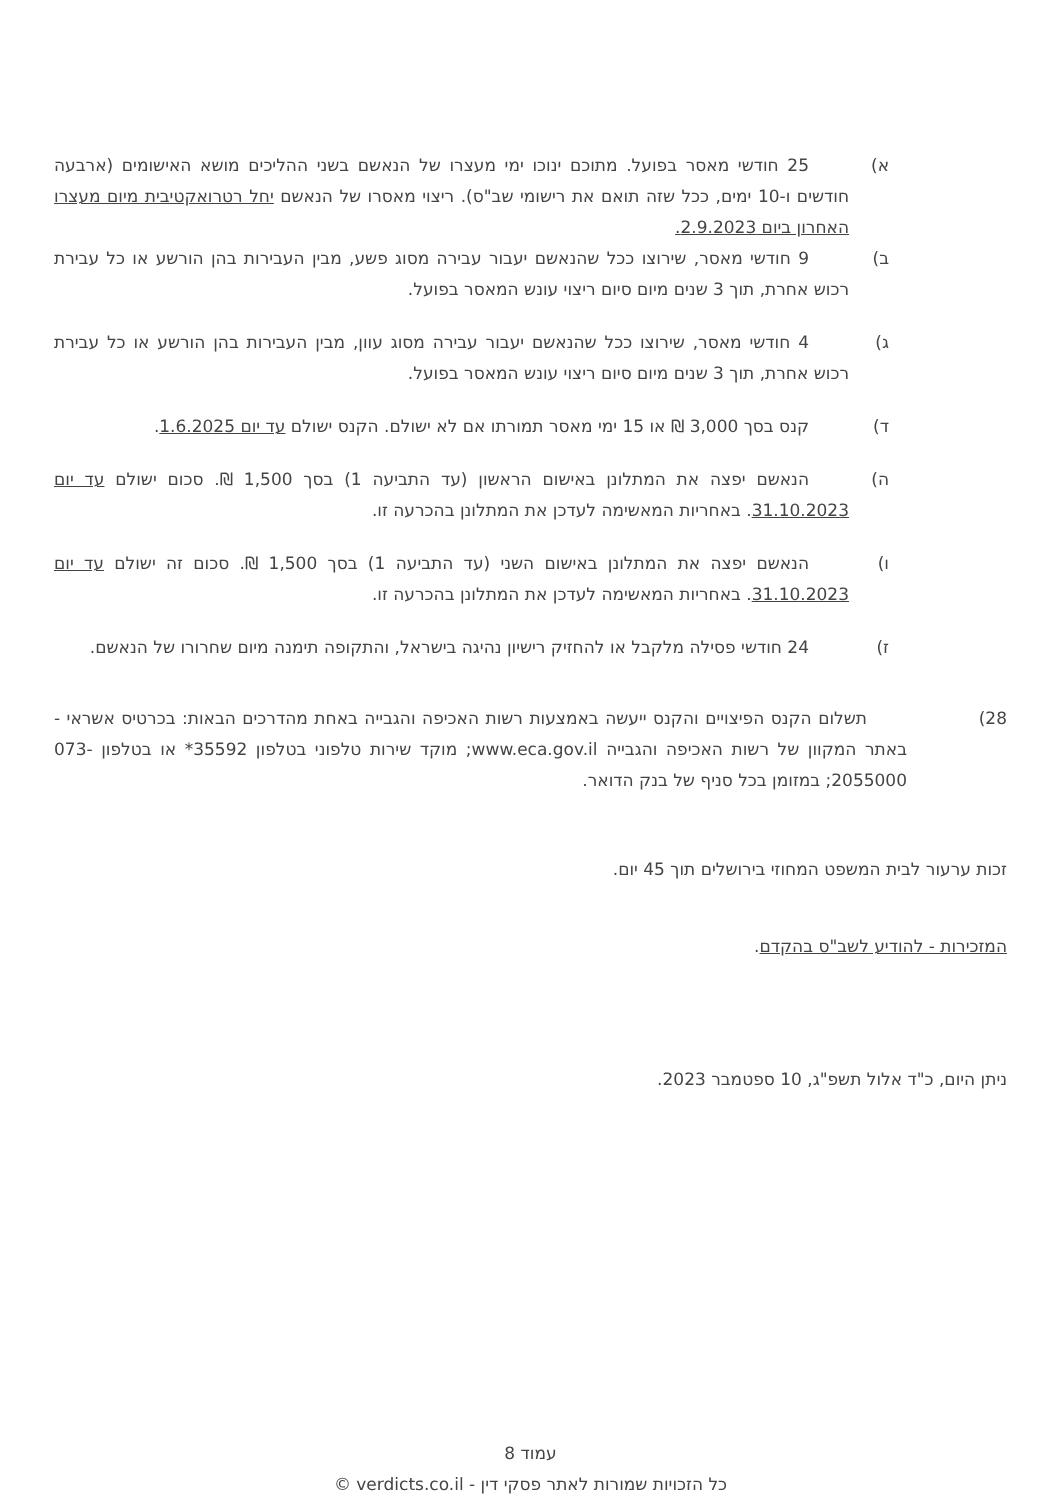א) 25 חודשי מאסר בפועל. מתוכם ינוכו ימי מעצרו של הנאשם בשני ההליכים מושא האישומים (ארבעה חודשים ו-10 ימים, ככל שזה תואם את רישומי שב"ס). ריצוי מאסרו של הנאשם יחל רטרואקטיבית מיום מעצרו האחרון ביום 2.9.2023.
ב) 9 חודשי מאסר, שירוצו ככל שהנאשם יעבור עבירה מסוג פשע, מבין העבירות בהן הורשע או כל עבירת רכוש אחרת, תוך 3 שנים מיום סיום ריצוי עונש המאסר בפועל.
ג) 4 חודשי מאסר, שירוצו ככל שהנאשם יעבור עבירה מסוג עוון, מבין העבירות בהן הורשע או כל עבירת רכוש אחרת, תוך 3 שנים מיום סיום ריצוי עונש המאסר בפועל.
ד) קנס בסך 3,000 ₪ או 15 ימי מאסר תמורתו אם לא ישולם. הקנס ישולם עד יום 1.6.2025.
ה) הנאשם יפצה את המתלונן באישום הראשון (עד התביעה 1) בסך 1,500 ₪. סכום ישולם עד יום 31.10.2023. באחריות המאשימה לעדכן את המתלונן בהכרעה זו.
ו) הנאשם יפצה את המתלונן באישום השני (עד התביעה 1) בסך 1,500 ₪. סכום זה ישולם עד יום 31.10.2023. באחריות המאשימה לעדכן את המתלונן בהכרעה זו.
ז) 24 חודשי פסילה מלקבל או להחזיק רישיון נהיגה בישראל, והתקופה תימנה מיום שחרורו של הנאשם.
28) תשלום הקנס הפיצויים והקנס ייעשה באמצעות רשות האכיפה והגבייה באחת מהדרכים הבאות: בכרטיס אשראי - באתר המקוון של רשות האכיפה והגבייה www.eca.gov.il; מוקד שירות טלפוני בטלפון 35592* או בטלפון 073-2055000; במזומן בכל סניף של בנק הדואר.
זכות ערעור לבית המשפט המחוזי בירושלים תוך 45 יום.
המזכירות - להודיע לשב"ס בהקדם.
ניתן היום, כ"ד אלול תשפ"ג, 10 ספטמבר 2023.
עמוד 8
כל הזכויות שמורות לאתר פסקי דין - verdicts.co.il ©